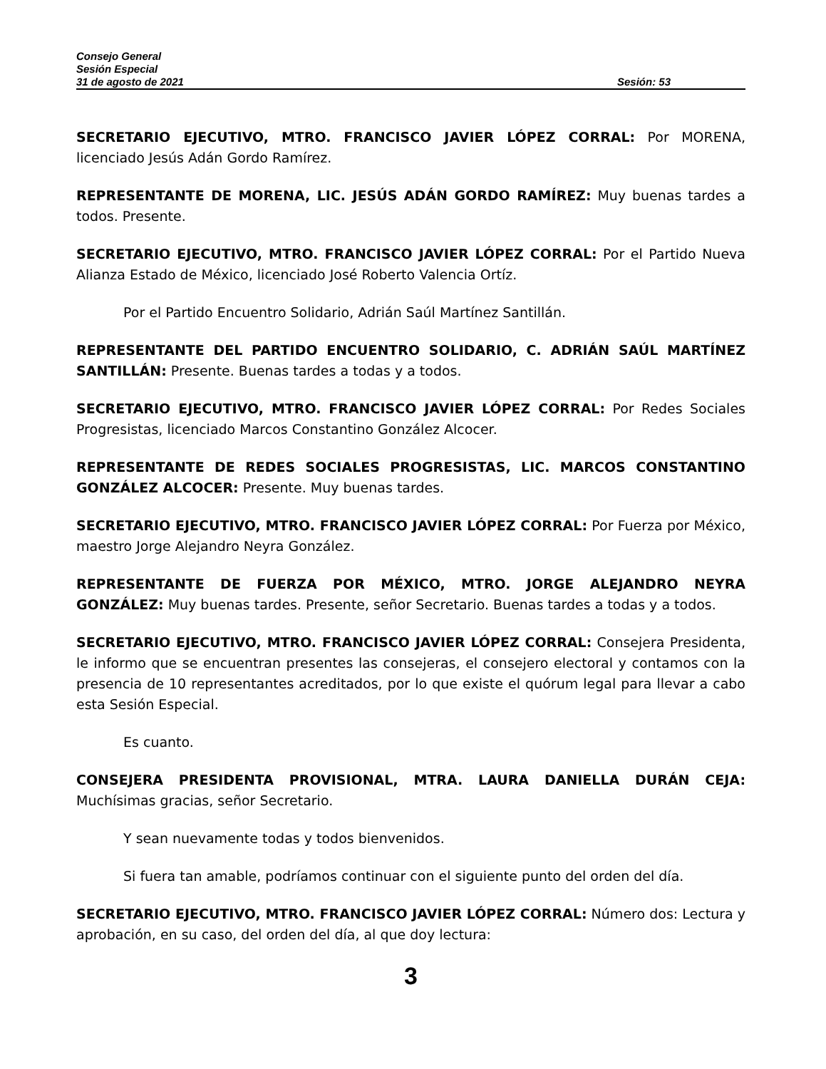Consejo General
Sesión Especial
31 de agosto de 2021 Sesión: 53
SECRETARIO EJECUTIVO, MTRO. FRANCISCO JAVIER LÓPEZ CORRAL: Por MORENA, licenciado Jesús Adán Gordo Ramírez.
REPRESENTANTE DE MORENA, LIC. JESÚS ADÁN GORDO RAMÍREZ: Muy buenas tardes a todos. Presente.
SECRETARIO EJECUTIVO, MTRO. FRANCISCO JAVIER LÓPEZ CORRAL: Por el Partido Nueva Alianza Estado de México, licenciado José Roberto Valencia Ortíz.
Por el Partido Encuentro Solidario, Adrián Saúl Martínez Santillán.
REPRESENTANTE DEL PARTIDO ENCUENTRO SOLIDARIO, C. ADRIÁN SAÚL MARTÍNEZ SANTILLÁN: Presente. Buenas tardes a todas y a todos.
SECRETARIO EJECUTIVO, MTRO. FRANCISCO JAVIER LÓPEZ CORRAL: Por Redes Sociales Progresistas, licenciado Marcos Constantino González Alcocer.
REPRESENTANTE DE REDES SOCIALES PROGRESISTAS, LIC. MARCOS CONSTANTINO GONZÁLEZ ALCOCER: Presente. Muy buenas tardes.
SECRETARIO EJECUTIVO, MTRO. FRANCISCO JAVIER LÓPEZ CORRAL: Por Fuerza por México, maestro Jorge Alejandro Neyra González.
REPRESENTANTE DE FUERZA POR MÉXICO, MTRO. JORGE ALEJANDRO NEYRA GONZÁLEZ: Muy buenas tardes. Presente, señor Secretario. Buenas tardes a todas y a todos.
SECRETARIO EJECUTIVO, MTRO. FRANCISCO JAVIER LÓPEZ CORRAL: Consejera Presidenta, le informo que se encuentran presentes las consejeras, el consejero electoral y contamos con la presencia de 10 representantes acreditados, por lo que existe el quórum legal para llevar a cabo esta Sesión Especial.
Es cuanto.
CONSEJERA PRESIDENTA PROVISIONAL, MTRA. LAURA DANIELLA DURÁN CEJA: Muchísimas gracias, señor Secretario.
Y sean nuevamente todas y todos bienvenidos.
Si fuera tan amable, podríamos continuar con el siguiente punto del orden del día.
SECRETARIO EJECUTIVO, MTRO. FRANCISCO JAVIER LÓPEZ CORRAL: Número dos: Lectura y aprobación, en su caso, del orden del día, al que doy lectura:
3